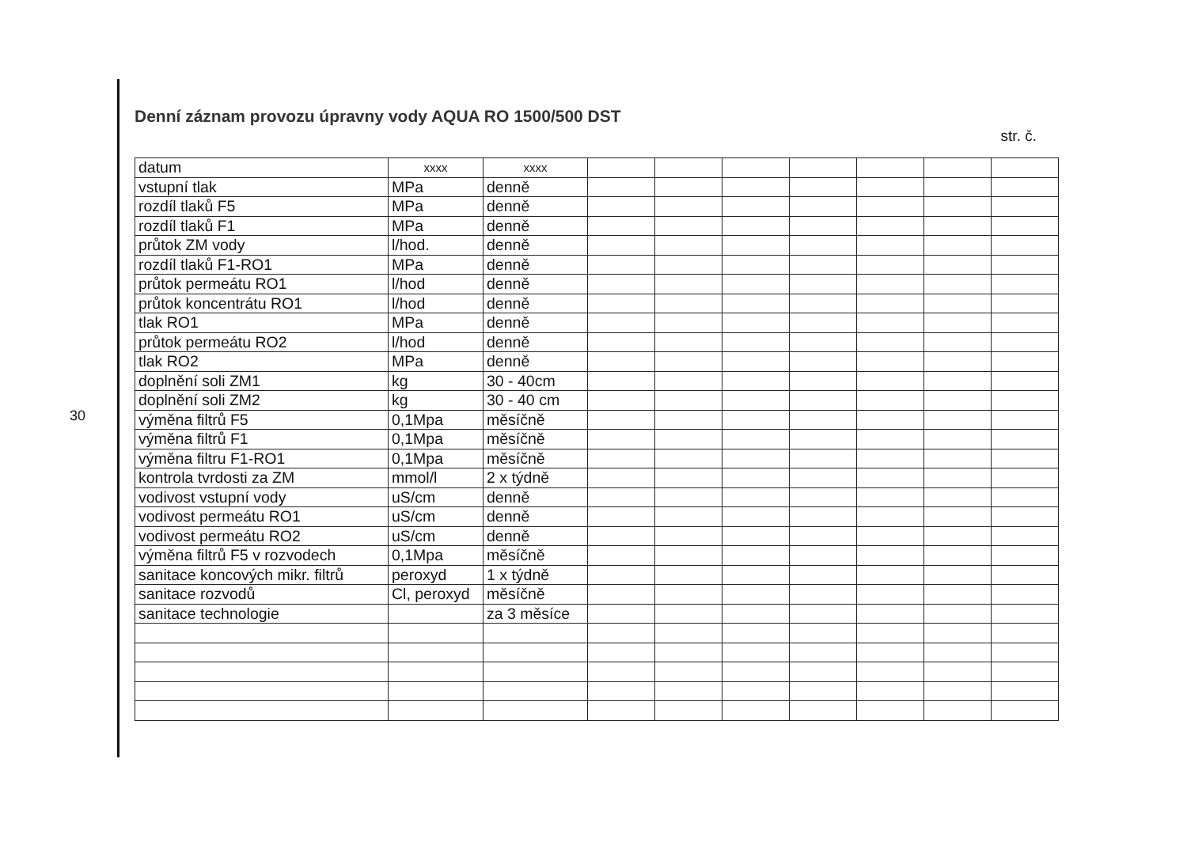30
Denní záznam provozu úpravny vody AQUA RO 1500/500 DST
str. č.
| datum | xxxx | xxxx | | | | | | | |
| vstupní tlak | MPa | denně | | | | | | | |
| rozdíl tlaků F5 | MPa | denně | | | | | | | |
| rozdíl tlaků F1 | MPa | denně | | | | | | | |
| průtok ZM vody | l/hod. | denně | | | | | | | |
| rozdíl tlaků F1-RO1 | MPa | denně | | | | | | | |
| průtok permeátu RO1 | l/hod | denně | | | | | | | |
| průtok koncentrátu RO1 | l/hod | denně | | | | | | | |
| tlak RO1 | MPa | denně | | | | | | | |
| průtok permeátu RO2 | l/hod | denně | | | | | | | |
| tlak RO2 | MPa | denně | | | | | | | |
| doplnění soli ZM1 | kg | 30 - 40cm | | | | | | | |
| doplnění soli ZM2 | kg | 30 - 40 cm | | | | | | | |
| výměna filtrů F5 | 0,1Mpa | měsíčně | | | | | | | |
| výměna filtrů F1 | 0,1Mpa | měsíčně | | | | | | | |
| výměna filtru F1-RO1 | 0,1Mpa | měsíčně | | | | | | | |
| kontrola tvrdosti za ZM | mmol/l | 2 x týdně | | | | | | | |
| vodivost vstupní vody | uS/cm | denně | | | | | | | |
| vodivost permeátu RO1 | uS/cm | denně | | | | | | | |
| vodivost permeátu RO2 | uS/cm | denně | | | | | | | |
| výměna filtrů F5 v rozvodech | 0,1Mpa | měsíčně | | | | | | | |
| sanitace koncových mikr. filtrů | peroxyd | 1 x týdně | | | | | | | |
| sanitace rozvodů | Cl, peroxyd | měsíčně | | | | | | | |
| sanitace technologie | | za 3 měsíce | | | | | | | |